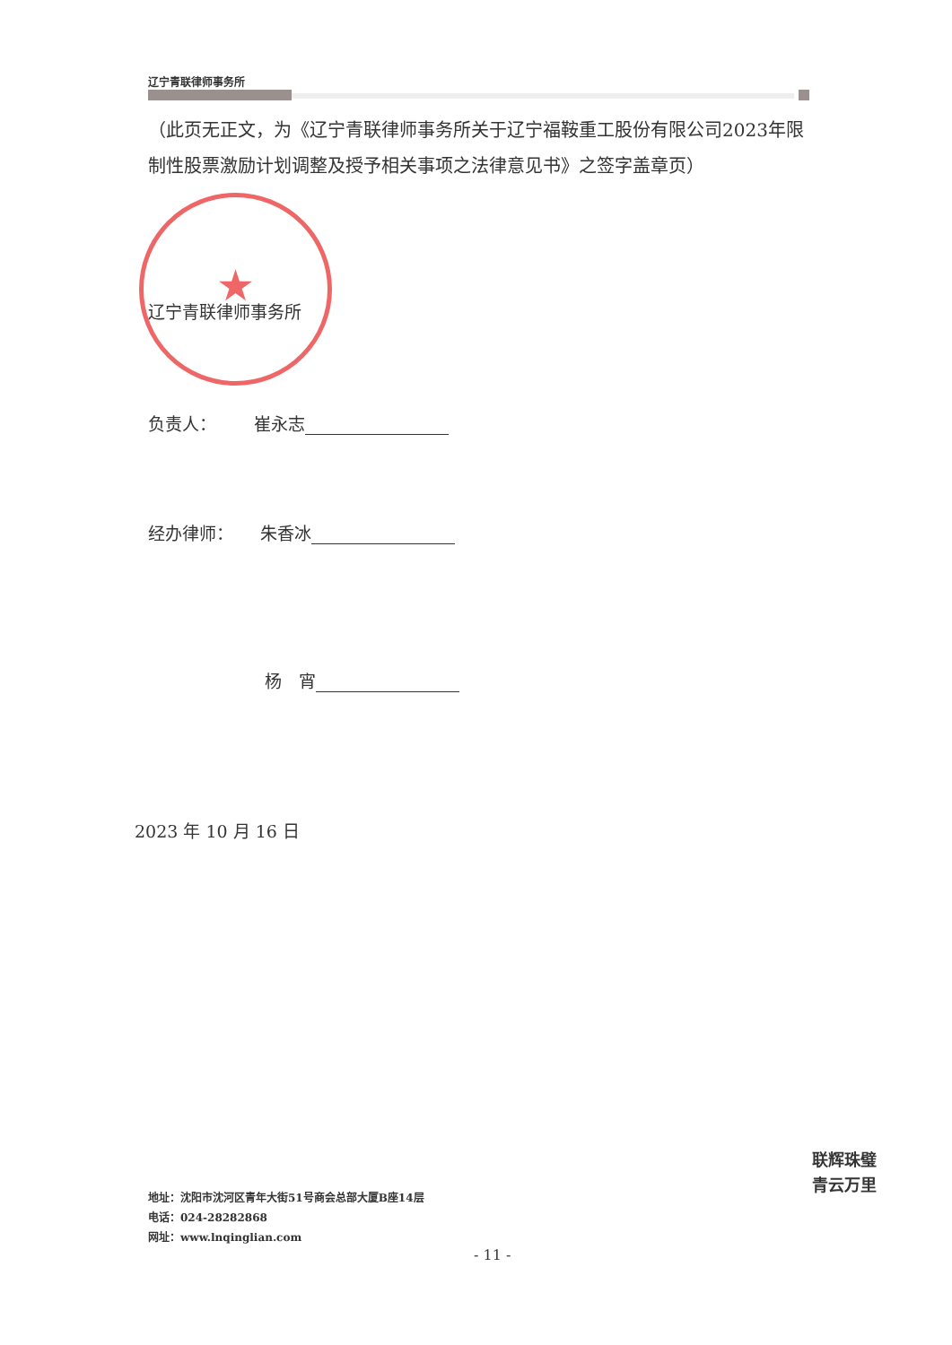辽宁青联律师事务所
（此页无正文，为《辽宁青联律师事务所关于辽宁福鞍重工股份有限公司2023年限制性股票激励计划调整及授予相关事项之法律意见书》之签字盖章页）
★
辽宁青联律师事务所
负责人： 崔永志
经办律师： 朱香冰
杨　宵
2023 年 10 月 16 日
地址：沈阳市沈河区青年大街51号商会总部大厦B座14层
电话：024-28282868
网址：www.lnqinglian.com
- 11 -
联辉珠璧
青云万里